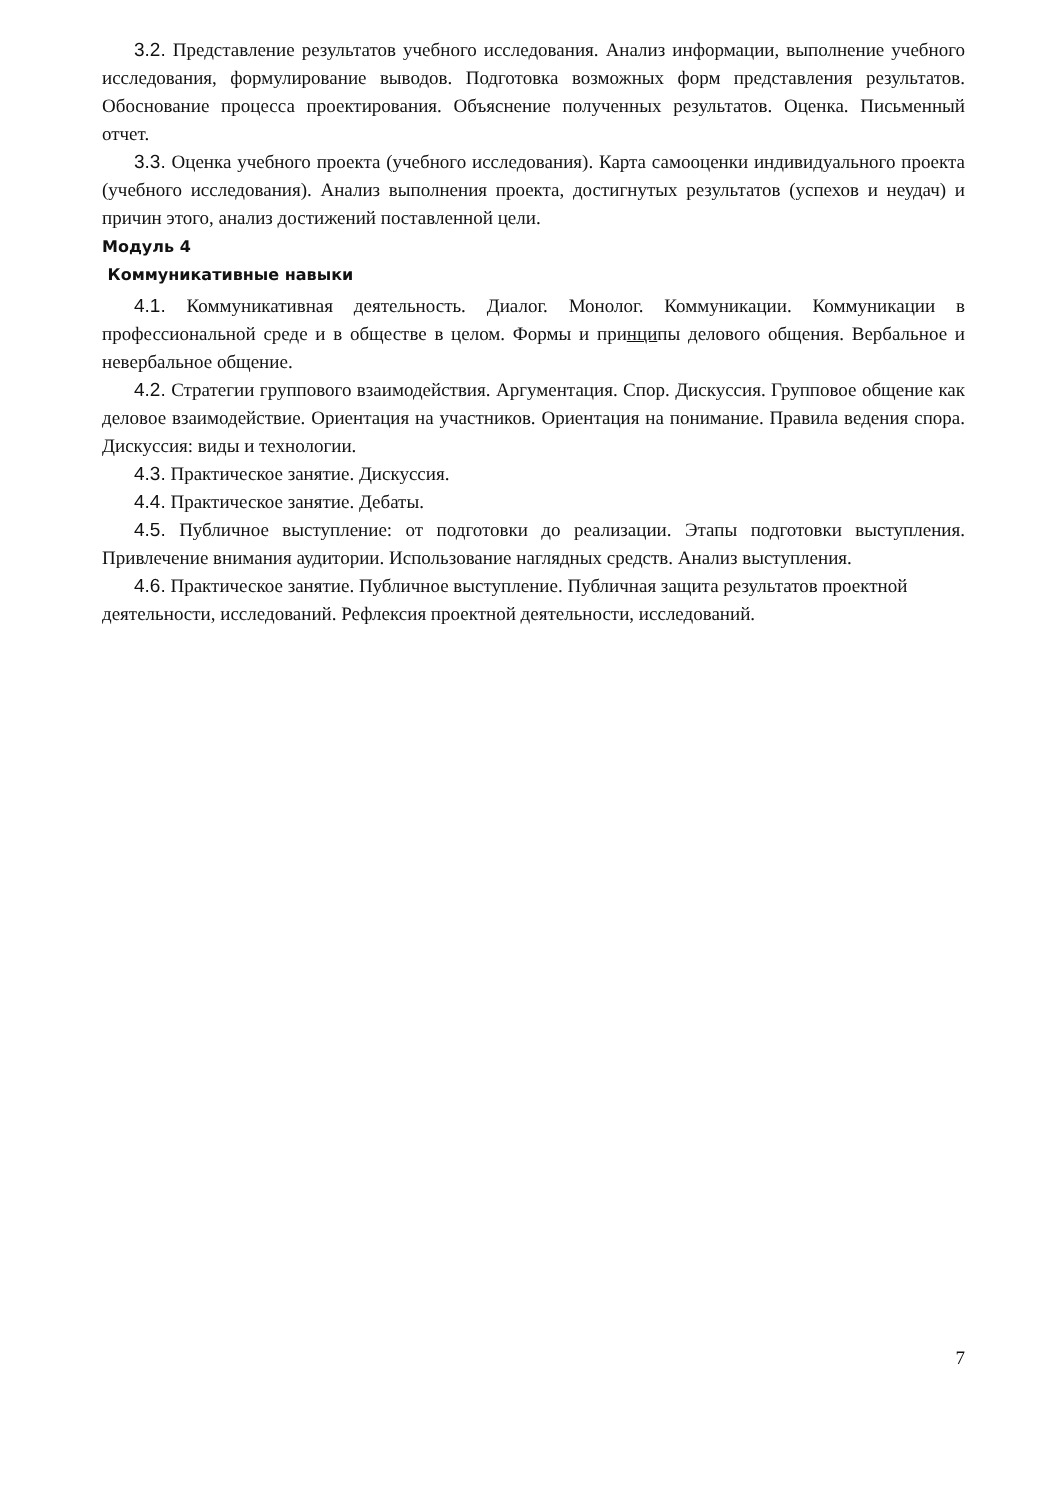3.2. Представление результатов учебного исследования. Анализ информации, выполнение учебного исследования, формулирование выводов. Подготовка возможных форм представления результатов. Обоснование процесса проектирования. Объяснение полученных результатов. Оценка. Письменный отчет.
3.3. Оценка учебного проекта (учебного исследования). Карта самооценки индивидуального проекта (учебного исследования). Анализ выполнения проекта, достигнутых результатов (успехов и неудач) и причин этого, анализ достижений поставленной цели.
Модуль 4
Коммуникативные навыки
4.1. Коммуникативная деятельность. Диалог. Монолог. Коммуникации. Коммуникации в профессиональной среде и в обществе в целом. Формы и принципы делового общения. Вербальное и невербальное общение.
4.2. Стратегии группового взаимодействия. Аргументация. Спор. Дискуссия. Групповое общение как деловое взаимодействие. Ориентация на участников. Ориентация на понимание. Правила ведения спора. Дискуссия: виды и технологии.
4.3. Практическое занятие. Дискуссия.
4.4. Практическое занятие. Дебаты.
4.5. Публичное выступление: от подготовки до реализации. Этапы подготовки выступления. Привлечение внимания аудитории. Использование наглядных средств. Анализ выступления.
4.6. Практическое занятие. Публичное выступление. Публичная защита результатов проектной деятельности, исследований. Рефлексия проектной деятельности, исследований.
7